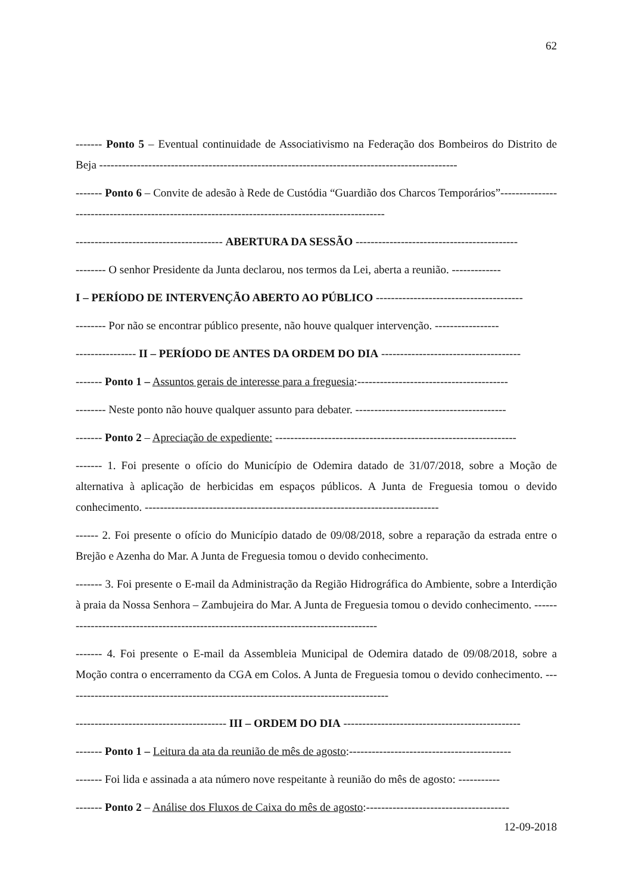62
------- Ponto 5 – Eventual continuidade de Associativismo na Federação dos Bombeiros do Distrito de Beja -----------------------------------------------------------------------------------------------
------- Ponto 6 – Convite de adesão à Rede de Custódia “Guardião dos Charcos Temporários”-------------------------------------------------------------------------------------------------
--------------------------------------- ABERTURA DA SESSÃO -------------------------------------------
-------- O senhor Presidente da Junta declarou, nos termos da Lei, aberta a reunião. -------------
I – PERÍODO DE INTERVENÇÃO ABERTO AO PÚBLICO ---------------------------------------
-------- Por não se encontrar público presente, não houve qualquer intervenção. -----------------
---------------- II – PERÍODO DE ANTES DA ORDEM DO DIA -------------------------------------
------- Ponto 1 – Assuntos gerais de interesse para a freguesia:----------------------------------------
-------- Neste ponto não houve qualquer assunto para debater. ----------------------------------------
------- Ponto 2 – Apreciação de expediente: ----------------------------------------------------------------
------- 1. Foi presente o ofício do Município de Odemira datado de 31/07/2018, sobre a Moção de alternativa à aplicação de herbicidas em espaços públicos. A Junta de Freguesia tomou o devido conhecimento. ------------------------------------------------------------------------------
------ 2. Foi presente o ofício do Município datado de 09/08/2018, sobre a reparação da estrada entre o Brejão e Azenha do Mar. A Junta de Freguesia tomou o devido conhecimento.
------- 3. Foi presente o E-mail da Administração da Região Hidrográfica do Ambiente, sobre a Interdição à praia da Nossa Senhora – Zambujeira do Mar. A Junta de Freguesia tomou o devido conhecimento. --------------------------------------------------------------------------------------
------- 4. Foi presente o E-mail da Assembleia Municipal de Odemira datado de 09/08/2018, sobre a Moção contra o encerramento da CGA em Colos. A Junta de Freguesia tomou o devido conhecimento. --------------------------------------------------------------------------------------
---------------------------------------- III – ORDEM DO DIA -----------------------------------------------
------- Ponto 1 – Leitura da ata da reunião de mês de agosto:-------------------------------------------
------- Foi lida e assinada a ata número nove respeitante à reunião do mês de agosto: -----------
------- Ponto 2 – Análise dos Fluxos de Caixa do mês de agosto:--------------------------------------
12-09-2018